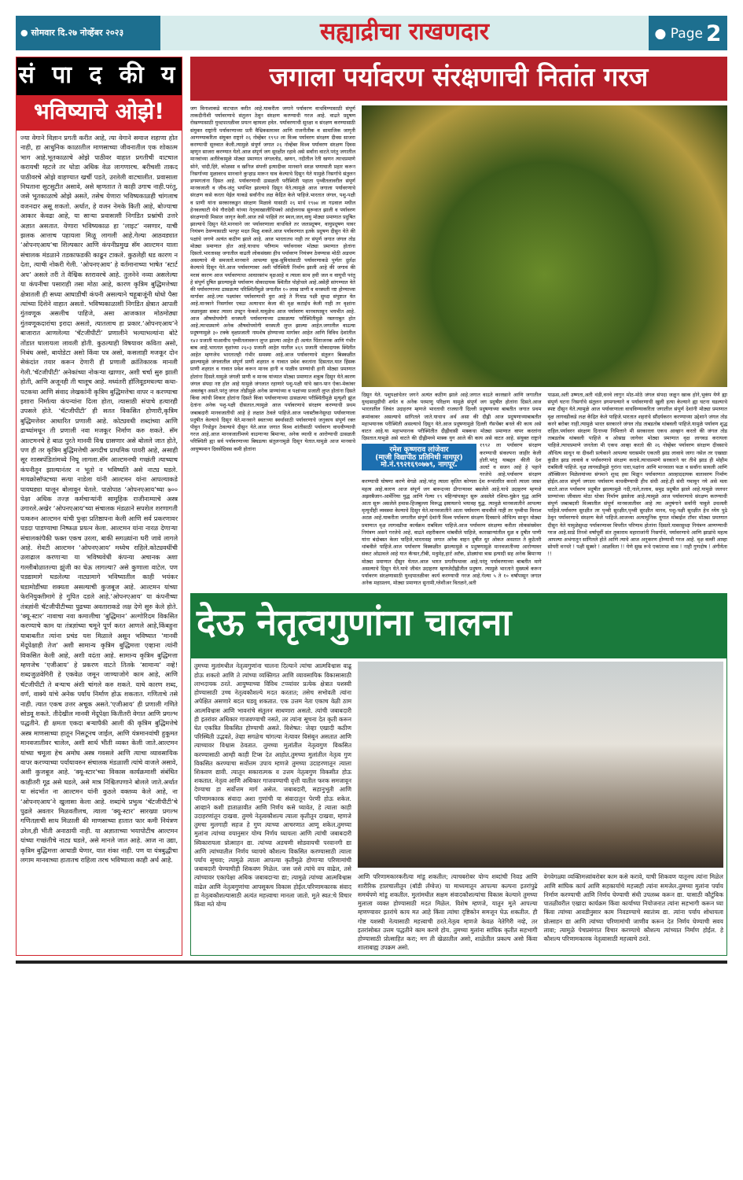● सोमवार दि.२७ नोव्हेंबर २०२३
सह्याद्रीचा राखणदार
● Page 2
सं पा द की य
भविष्याचे ओझे!
ज्या वेगाने विज्ञान प्रगती करीत आहे, त्या वेगाने समाज शहाणा होत नाही, हा आधुनिक काळातील माणसाच्या जीवनातील एक शोकात्म भाग आहे.भूतकाळाचे ओझे पाठीवर वाहात प्रगतीची वाटचाल करायची म्हटले तर थोडा अधिक वेळ लागणारच. बरीचशी ताकद पाठीवरचे ओझे वाहण्यात खर्ची पडते, उरलेली वाटचालीत. प्रवासाला निघताना सुटसुटीत असावे, असे म्हणतात ते काही उगाच नाही.परंतु, जसे भूतकाळाचे ओझे असते, तसेच येणारा भविष्यकाळही चांगलाच वजनदार असू शकतो. अर्थात, हे वजन नेमके किती आहे, बोज्याचा आकार केवढा आहे, या साऱ्या प्रवासाशी निगडित प्रश्नांची उत्तरे अज्ञात असतात. येणारा भविष्यकाळ हा ‘लाइट’ नसणार, याची झलक आत्ताच पहायला मिळू लागली आहे.गेल्या आठवड्यात ‘ओपनएआय’चा शिल्पकार आणि कंपनीप्रमुख सॅम आल्टमन याला संचालक मंडळाने तडकाफडकी काढून टाकले. कुठलेही धड कारण न देता, त्याची नोकरी गेली. ‘ओपनएआय’ हे वर्तमानाच्या भाषेत ‘स्टार्ट अप’ असले तरी ते वैश्विक स्तरावरचे आहे. तुलनेने नव्या असलेल्या या कंपनीचा पसाराही तसा मोठा आहे, कारण कृत्रिम बुद्धिमत्तेच्या क्षेत्रातली ही सध्या आघाडीची कंपनी असल्याने चहूबाजूंनी धोधो पैसा त्यांच्या दिशेने वाहात असतो. भविष्यकाळाशी निगडित क्षेत्रात आपली गुंतवणूक असलीच पाहिजे, असा आजकाल मोठमोठ्या गुंतवणूकदारांचा इरादा असतो, त्यातलाच हा प्रकार.‘ओपनएआय’ने बाजारात आणलेल्या ‘चॅटजीपीटी’ प्रणालीने भल्याभल्यांना बोटे तोंडात घालायला लावली होती. कुठल्याही विषयावर कविता असो, निबंध असो, बायोडेटा असो किंवा पत्र असो, कसलाही मजकूर दोन सेकंदांत तयार करून देणारी ही प्रणाली क्रांतिकारक मानली गेली.‘चॅटजीपीटी’ अनेकांच्या नोकऱ्या खाणार, अशी चर्चा सुरु झाली होती, आणि अजूनही ती चालूच आहे. मध्यंतरी हॉलिवूडमधल्या कथा-पटकथा आणि संवाद लेखकांनी कृत्रिम बुद्धिमत्तेचा वापर न करण्याचा इशारा निर्मात्या कंपन्यांना दिला होता, त्यासाठी संपाचे हत्यारही उपसले होते. ‘चॅटजीपीटी’ ही सतत विकसित होणारी,कृत्रिम बुद्धिमत्तेवर आधारित प्रणाली आहे. कोट्यवधी शब्दांच्या आणि ढाच्यांमधून ती प्रणाली नवा मजकूर निर्माण करु शकते. सॅम आल्टमनचे हे बाळ पुरते मानवी विश्व ग्रासणार असे बोलले जात होते, पण ही तर कृत्रिम बुद्धिमत्तेची अगदीच प्राथमिक पायरी आहे, असाही सूर शास्त्रपंडितांमध्ये निघू लागला.सॅम आल्टमनची गच्छंती त्याच्याच कंपनीतून झाल्यानंतर न भूतो न भविष्यति असे नाट्य घडले. मायक्रोसॉफ्टच्या सत्या नाडेला यांनी आल्टमन यांना आपल्याकडे पायघड्या घालून बोलावून घेतले. पाठोपाठ ‘ओपनएआय’च्या ७०० पेक्षा अधिक तज्ज्ञ कर्मचाऱ्यांनी सामूहिक राजीनाम्याचे अस्त्र उगारले.अखेर ‘ओपनएआय’च्या संचालक मंडळाने सपशेल शरणागती पत्करुन आल्टमन यांची पुन्हा प्रतिष्ठापना केली आणि सर्व प्रकरणावर पडदा पाडण्याचा निष्फळ प्रयत्न केला. आल्टमन यांना नारळ देणाऱ्या संचालकांपैकी फक्त एकच उरला, बाकी सगळ्यांना घरी जावे लागले आहे. शेवटी आल्टमन ‘ओपनएआय’ मध्येच राहिले.कोट्यवधींची उलाढाल करणाऱ्या या भविष्यवेधी कंपन्या अचानक अशा गल्लीबोळातल्या झुंजी का घेऊ लागल्या? असे कुणाला वाटेल. पण पडद्यामागे घडलेल्या नाट्यामागे भविष्यातील काही भयंकर घडामोडींच्या शक्यता असल्याची कुजबूज आहे. आल्टमन यांच्या फेरनियुक्तीमागे हे गुपित दडले आहे.‘ओपनएआय’ या कंपनीच्या तंत्रज्ञांनी चॅटजीपीटीच्या पुढच्या अवताराकडे लक्ष देणे सुरु केले होते. ‘क्यू-स्टार’ नावाचा नवा कमालीचा ‘बुद्धिमान’ अल्गोरिदम विकसित करण्याचे काम या तंत्रज्ञांच्या चमूने पूर्ण करत आणले आहे,किंबहुना याबाबतीत त्यांना प्रचंड यश मिळाले असून भविष्यात ‘मानवी मेंदूपेक्षाही तेज’ अशी सामान्य कृत्रिम बुद्धिमत्ता एव्हाना त्यांनी विकसित केली आहे, अशी वदंता आहे. सामान्य कृत्रिम बुद्धिमत्ता म्हणजेच ‘एजीआय’ हे प्रकरण वाटते तितके ‘सामान्य’ नव्हे!शब्दजुळवेगिरी हे एकवेळ जमून जाण्याजोगे काम आहे, आणि चॅटजीपीटी ते बऱ्याच अंशी चांगले करु शकते. याचे कारण शब्द, वर्ण, वाक्ये यांचे अनेक पर्याय निर्माण होऊ शकतात. गणिताचे तसे नाही. त्यात एकच उत्तर अचूक असते.‘एजीआय’ ही प्रणाली गणिते सोडवू शकते. तीदेखील मानवी मेंदूपेक्षा कितीतरी वेगात आणि प्रगल्भ पद्धतीने. ही क्षमता एकदा बऱ्यापैकी आली की कृत्रिम बुद्धिमत्तेचे अस्त्र माणसाच्या हातून निसटूनच जाईल, आणि यंत्रमानवांची हुकूमत मानवजातीवर चालेल, अशी सार्थ भीती व्यक्त केली जाते.आल्टमन यांच्या चमूला हेच अमोघ अस्त्र गवसले आणि त्याचा व्यावसायिक वापर करण्याच्या पर्यायावरुन संचालक मंडळाशी त्यांचे वाजले असावे, अशी कुजबूज आहे. ‘क्यू-स्टार’च्या विकास कार्यक्रमाशी संबंधित काहीतरी गूढ असे घडले, असे मात्र निश्चितपणाने बोलले जाते.अर्थात या संदर्भात ना आल्टमन यांनी कुठले वक्तव्य केले आहे, ना ‘ओपनएआय’ने खुलासा केला आहे. शब्दांचे प्रभुत्व ‘चॅटजीपीटी’चे पुढले अवतार मिळवतीलच, त्याला ‘क्यू-स्टार’ सारख्या प्रगल्भ गणितज्ञाची साथ मिळाली की माणसाच्या हातात फार कमी नियंत्रण उरेल,ही भीती अनाठायी नाही. या अज्ञाताच्या भयापोटीच आल्टमन यांच्या गच्छंतीचे नाट्य घडले, असे मानले जात आहे. आज ना उद्या, कृत्रिम बुद्धिमत्ता आघाडी घेणार, यात शंका नाही. पण या यंत्रबुद्धीचा लगाम मानवाच्या हातातच राहिला तरच भविष्याला काही अर्थ आहे.
जगाला पर्यावरण संरक्षणाची नितांत गरज
जग विनाशाकडे वाटचाल करीत आहे.याकरीता जगाने पर्यावरण वाचविण्यासाठी संपूर्ण ताकदीनीशी पर्यावरणाचे संतुलन ठेवुन संरक्षण करण्याची गरज आहे. वाढते प्रदुषण रोखण्यासाठी युध्दपातळीवर प्रयत्न व्हायला हवेत. पर्यावरणाची सुरक्षा व संरक्षण करण्यासाठी संयुक्त राष्ट्रांनी पर्यावरणाच्या प्रती वैश्विकस्तरावर आणि राजनीतीक व सामाजिक जागृती आणण्याकरिता संयुक्त राष्ट्राने २६ नोव्हेंबर १९९२ ला विश्र्व पर्यावरण संरक्षण दीवस साजरा करण्याची सुरुवात केली.त्यामुळे संपूर्ण जगात २६ नोव्हेंबर विश्र्व पर्यावरण संरक्षण दिवस म्हणुन साजरा करण्यात येतो.आज संपूर्ण जग सुरक्षीत रहावे असे सर्वांना वाटते.परंतु जगातील मानवांच्या अतीरेकामुळे मोठ्या प्रमाणात जंगलतोड, खणन, नदीतील रेती खणन त्याचप्रमाणे सोने, चांदी,हिरे, कोळसा व खनिज संपत्ती इत्यादीवर मानवाने सरळ घणाघाती प्रहार करून निसर्गाच्या मुळावरच मानवाने कुऱ्हाड मारून घाव केल्याचे दिसून येते यामुळे निसर्गाचे संतुलन डगमगतांना दिसत आहे. पर्यावरणाची ढासळती परीस्थिती पहाता पृथ्वीतलावरील संपूर्ण मानवजाती व जीव-जंतु भयभित झाल्याचे दिसून येते.त्यामुळे आज जगाला पर्यावरणाचे संरक्षण कसे करता येईल याकडे सर्वांनीच लक्ष केंद्रित केले पाहिजे.भारतात जंगल, पशु-पक्षी व प्राणी यांना सरकारकडुन संरक्षण मिळावे यासाठी २६ मार्च १९७४ ला गढवाल मधील हेनवलघाटी येथे गौरादेवी यांच्या नेतृत्वाखालीचिपको आंदोलनास सुरूवात झाली व पर्यावरण संरक्षणाची मिसाल जागृत केली.आज तसे पाहिले तर स्थल,जल,वायु मोठ्या प्रमाणात प्रदुषित झाल्याचे दिसून येते.मानवाने जर पर्यावरणाला वाचविले तर जलप्रदूषण, वायुप्रदूषण यावर नियंत्रण ठेवण्यासाठी भरपूर मदत मिळू शकते.आज पर्यावरणात इतके प्रदुषण दीसुन येते की पक्षांचे जगणे अत्यंत कठीण झाले आहे. आज भारतातच नाही तर संपूर्ण जगात जंगल तोड मोठ्या प्रमाणात होत आहे.याचाच परीणाम पर्यावनावर मोठ्या प्रमाणात होतांना दिसतो.भारतासह जगातील वाढती लोकसंख्या हीच पर्यावरण नियंत्रण ठेवण्यास मोठी अडचण असल्याचे मी समजतो.मानवाने आपल्या सुख-सुविधांसाठी पर्यावरणाकडे पुर्णतः दुर्लक्ष केल्याचे दिसून येते.आज पर्यावरणावर अशी परिस्थिती निर्माण झाली आहे की जगावं की मरावं कारण आज पर्यावरणाचा आधारस्तंभ वृक्षआहे व त्याला साथ हवी जल व वायूची परंतु हे संपूर्ण दुषित झाल्यामुळे पर्यावरण धोकादायक स्थितीत पोहोचले आहे.असेही सांगण्यात येते की पर्यावरणाच्या ढासळत्या परिस्थितीमुळे जगातील १० लाख प्राणी व वनस्पती नष्ट होण्याच्या मार्गावर आहे.ज्या पक्ष्यांवर पर्यावरणाची धुरा आहे ते गिधाड पक्षी सुध्दा संपुष्टात येत आहे.मानवाने निसर्गावर एवढा अत्याचार केला की वृक्ष कटाईच केली नाही तर वृक्षांना जळामुळा सकट त्याला उपटुन फेकले.यामुळेच आज पर्यावरण मानवापासुन भयभीत आहे. आज औषधोपयोगी वनस्पती पर्यावरणाच्या ढासळत्या परीस्थितीमुळे नस्तनाबुत होत आहे.त्याचप्रमाणे अनेक औषधोपयोगी वनस्पती लुप्त झाल्या आहेत.जगातील वाढत्या प्रदूषणामुळे ३० टक्के वृक्षप्रजाती नामशेष होण्याच्या मार्गावर आहेत आणि विविध देशांतील १४२ प्रजाती याआधीच पृथ्वीतलावरून लुप्त झाल्या आहेत ही अत्यंत चिंताजनक आणि गंभीर बाब आहे.भारतात वृक्षांच्या २६०३ प्रजाती आहेत यातील ४६९ प्रजाती धोकादायक स्थितीत आहेत म्हणजेच भारतातही गंभीर समस्या आहे.आज पर्यावरणाचे संतुलन बिस्कळीत झाल्यामुळे जंगलातील संपूर्ण प्राणी शहरात व गावात प्रवेश करतांना दिसतात.यात हिंसक प्राणी शहरात व गावात प्रवेश करून मानव हानी व पाळीव प्राण्यांची हानी मोठ्या प्रमाणात होतांना दिसते.यामुळे जंगली प्राणी व मानव यांच्यात मोठ्या प्रमाणात शत्रुत्व दिसून येते.कारण जंगल संपदा नष्ट होत आहे यामुळे जंगलात रहाणारे पशु-पक्षी यांचे खान-पान ऐका-मेकांवर अवलंबून असते.परंतु जंगल तोडीमुळे अनेक प्राण्यांच्या व पक्षांच्या प्रजाती लुप्त होतांना दिसते किंवा त्यांची शिकार होतांना दिसते किंवा पर्यावरणाच्या ढासळत्या परीस्थितीमुळे मृत्यूशी झुंज देतांना अनेक पशु-पक्षी दीसतात.त्यामुळे आज पर्यावरणाचे संरक्षण करण्याची प्रथम जबाबदारी मानवजातीची आहे हे लक्षात ठेवले पाहिजे.आज प्लास्टीकनेसुध्दा पर्यावरणाला प्रदुषीत केल्याचे दिसून येते.मानवाने स्वतःच्या स्वर्थासाठी पर्यावरणाचे जनुकाय संपूर्ण रक्त पीवुन निचोडुन ठेवल्याचे दीसुन येते.आज जगात विश्र्व शांतीसाठी पर्यावरण वाचवीण्याची गरज आहे.आज मानवजातींमध्ये वाढणाऱ्या बिमाऱ्या, अनेक व्याधी व आरोग्याची ढासळती परिस्थिती ह्या सर्व पर्यावरणाच्या बिघडत्या संतुलनामुळे दिसून येतात.यामुळे आज मानवाचे आयुष्यमान दिवसेंदिवस कमी होतांना
दिसून येते. पशुपक्षांचेतर जगने अत्यंत कठीण झाले आहे.जगात वाढते कारखाने आणि जगातील युध्दसामुग्रीची शर्यत व अनेक परमाणु परिक्षण यामुळे संपूर्ण जग प्रदुषीत होतांना दिसते.आज भारतातील जिवंत उदाहरण म्हणजे भारताची राजधानी दिल्ली प्रदुषणाच्या बाबतीत जगात प्रथम क्रमांकावर असल्याचे सांगितले जाते.याचाच अर्थ असा की दीह्ली आज प्रदुषणाच्याबाबतीत महाभयानक परीस्थिती असल्याचे दिसून येते.आज प्रदुषणामुळे दिल्ली गॅसचेंबर बनले की काय असे वाटत आहे.या महाभयानक परीस्थितीत दीह्लीवासी मास्कचा मोठ्या प्रमाणात वापर करतांना दिसतात.यामुळे असे वाटते की दीह्लीमध्ये मास्क युग आले की काय असे वाटत आहे. संयुक्त राष्ट्राने १९९२ ला पर्यावरण संरक्षण रमेश कृष्णराव लांजेवार
(माजी विद्यापीठ प्रतिनिधी नागपूर)
मो.नं.९९२१६९०७७९, नागपूर. करण्याची संकल्पना जाहीर केली होती.परंतु याबद्दल कीती देश अलर्ट व सजन आहे हे पहाने गरजेचे आहे.पर्यावरण संरक्षण करण्याची घोषणा करणे वेगळे आहे.परंतु त्याला कृतित कोणता देश रूपांतरित करतो त्याला जास्त महत्व आहे.कारण आज संपूर्ण जग बारूदच्या ढीगाऱ्यावर बसलेले आहे.याचे उदाहरण म्हणजे अझरबैजान-आर्मेनिया युद्ध आणि गेल्या १९ महिन्यांपासून सुरू असलेले रशिया-युक्रेन युद्ध आणि आता सुरू असलेले हमास-हिजबुल्ला विरूद्ध इस्रायलचे भयावह युद्ध. त्यामुळे मानवजातीने आपल्या मृत्युचीही व्यवस्था केल्याचे दिसून येते.मानवजातीने आता पर्यावरण वाचवीले नाही तर पृथ्वीचा विनाश अटळ आहे.याकरीता जगातील संपूर्ण देशांनी विश्र्व पर्यावरण संरक्षण दिवसाचे औचित्य साधून मोठ्या प्रमाणात वृक्ष लागवडीचा कार्यक्रम राबविला पाहिजे.आज पर्यावरण संरक्षणा करीता लोकसंख्येवर नियंत्रण असने गरजेचे आहे, वाढते शहरीकरण थांबवीले पाहिजे, कारखान्यांतील धुळ व दुषीत पाणी यांना बंदोबस्त केला पाहिजे,भारतासह जगात अनेक वाहन दुषीत धुर ओकत असतात ते कुठेतरी थांबवीले पाहिजे.आज पर्यावरण विस्कळीत झाल्यामुळे व प्रदुषणामुळे मानवजातीच्या आरोग्यावर संकट ओढावले आहे यात कॅन्सर,टीबी, मधुमेह,हार्ट अटॅक, डोळ्यांचा त्रास इत्यादी सह अनेक बिमाऱ्या मोठ्या प्रमाणात दीसुन येतात.आज भारत प्रगतीपथावर आहे.परंतु पर्यावरणाच्या बाबतीत मागे असल्याचे दिसून येते.याचे जीवंत उदाहरण म्हणजेदीह्लीतील प्रदुषण. त्यामुळे भारताने मुख्यत्वे करून पर्यावरण संरक्षणासाठी युध्दपातळीवर कार्य करण्याची गरज आहे.गेल्या ५ ते १० वर्षांपासून जगात अनेक महाप्रलय, मोठ्या प्रमाणात सुनामी,ग्लेशीअर वितळने,अती
पाऊस,अती उष्णता,अती थंडी,वनवे लागुन मोठ-मोठे जंगल संपदा जळुन खाक होने,भुकंप येणे ह्या संपूर्ण घटना निसर्गाचे संतुलन डगमगल्याने व पर्यावरणाची खुली हत्या केल्याने ह्या घटना घडल्याचे स्पष्ट दीसुन येते.त्यामुळे आज पर्यावरणाला वाचविण्याकरिता जगातील संपूर्ण देशांनी मोठ्या प्रमाणात वृक्ष लागवडीकडे लक्ष केंद्रित केले पाहिजे.भारतात शहरांचे सौंदर्यकरन करण्याच्या उद्देशाने जंगल तोड करने बरोबर नाही.त्यामुळे भारत सरकारने जंगल तोड ताबडतोब थांबवली पाहिजे.यामुळे पर्यावण शुद्ध राहिल.पर्यावरन संरक्षण दिनाच्या निमित्ताने मी सरकारला एकच आव्हान करतो की जंगल तोड ताबडतोब थांबवली पाहिजे व ओसाड जागेवर मोठ्या प्रमाणात वृक्ष लागवड करायला पाहिजे.त्याचप्रमाणे जनतेला मी एकच आव्हा करतो की २६ नोव्हेंबर पर्यावरण संरक्षण दीवसाचे औचित्य साधून या दीवशी प्रत्येकाने आपल्या घरासमोर एकतरी झाड लावावे जागा नसेल तर एखाद्या कुंडीत झाड लावावे व पर्यावरणाचे संरक्षण करावे.त्याचप्रमाणे सरकारने घर तीथे झाड ही मोहीम राबविली पाहिजे. वृक्ष लागवडीमुळे गुरांना चारा,पक्षांना आणि मानवाला फळ व सर्वांना सावली आणि ऑक्सिजन मिळेलयांच्या संगमाने शुध्द हवा मिळुन पर्यावरणात आल्हाददायक वातावरण निर्माण होईल.आज संपूर्ण जगाला पर्यावरण वाचवीण्याची हीच संधी आहे.ही संधी गमावून नये असे मला वाटते.आज पर्यावरण प्रदुषीत झाल्यामुळे नदी,नाले,तलाव, समुद्र प्रदुषीत झाले आहे.यामुळे जलचर प्राण्यांच्या जीवाला मोठा धोका निर्माण झालेला आहे.त्यामुळे आज पर्यावरणाचे संरक्षण करण्याची संपूर्ण जबाबदारी विश्र्वातील संपूर्ण मानवजातीवर आहे त्या अनुषंगाने सर्वांनी पावुले उचलली पाहिजे.पर्यावरण सुरक्षीत तर पृथ्वी सुरक्षीत,पृथ्वी सुरक्षीत मानव, पशु-पक्षी सुरक्षीत हेच ध्येय पुढे ठेवून पर्यावरणाचे संरक्षण केले पाहिजे.आजच्या अत्याधुनिक युगात मोबाईल टॉवर मोठ्या प्रमाणात दीसुन येते यामुळेसुध्दा पर्यावरणावर विपरीत परिणाम होतांना दिसतो.यावरसुध्दा नियंत्रण आणण्याची गरज आहे.साडे तिनशे वर्षांपूर्वी संत तुकाराम महाराजांनी निसर्गाचे, पर्यावरणाचे आणि झाडांचे महत्व आपल्या अभंगातून सांगितले होते आणि त्याचे आज अनुकरण होण्याची गरज आहे. वृक्ष वल्ली आम्हा सोयरी वनचरे ! पक्षी सुस्वरे ! आळविता !! येणे सुख रूचे एकांताचा वास ! नाही गुणदोष ! अंगीयेता !!
देऊ नेतृत्वगुणांना चालना
तुमच्या मुलांमधील नेतृत्वगुणांना चालना दिल्याने त्यांचा आत्मविश्वास वाढू होऊ शकतो आणि ते त्यांच्या व्यक्तिगत आणि व्यावसायिक विकासासाठी लाभदायक ठरते. आयुष्याच्या विविध टप्प्यांवर प्रत्येक क्षेत्रात यशस्वी होण्यासाठी उच्च नेतृत्वकौशल्ये मदत करतात; तसेच सभोवती त्यांना अपेक्षित असणारे बदल घडवू शकतात. एक उत्तम नेता एकाच वेळी ठाम आत्मविश्वास आणि भावनांचे संतुलन साधणारा असतो. त्यांची जबाबदारी ही इतरांवर अधिकार गाजवण्याची नसते, तर त्यांना सूचना देत कृती करून घेत एकत्रित विकसित होण्याची असते. विशेषत: जेव्हा एखादी कठीण परिस्थिती उद्भवते, तेव्हा सगळेच चांगल्या नेत्यावर विसंबून असतात आणि त्याच्यावर विश्वास ठेवतात. तुमच्या मुलांतील नेतृत्वगुण विकसित करण्यासाठी आम्ही काही टिप्स देत आहोत.तुमच्या मुलांतील नेतृत्व गुण विकसित करण्याचा सर्वोत्तम उपाय म्हणजे तुमच्या उदाहरणातून त्याला शिकवण द्यावी. त्यातून सकारात्मक व उत्तम नेतृत्वगुण विकसीत होऊ शकतात. नेतृत्व आणि अधिकार गाजवण्याची वृत्ती यातील फरक समजावून देण्याचा हा सर्वोत्तम मार्ग असेल. जबाबदारी, सहानुभूती आणि परिणामकारक संवादा अशा गुणांची या संवादातून पेरणी होऊ शकेल. आव्हाने कशी हाताळावीत आणि निर्णय कसे घ्यावेत, हे त्याला काही उदाहरणांतून दाखवा. तुमचे नेतृत्वकौशल्य त्याला कृतीतून दाखवा, म्हणजे तुमचा मुलगाही सहज हे गुण त्याच्या आचरणात आणू शकेल.तुमच्या मुलांना त्यांच्या वयानुसार योग्य निर्णय घ्यायला आणि त्यांची जबाबदारी स्विकारायला प्रोत्साहन द्या. त्यांच्या अडचणी सोडवायची परवानगी द्या आणि त्यांच्यातील निर्णय घ्यायचे कौशल्य विकसित करण्यासाठी त्याला पर्याय सुचवा; त्यामुळे त्याला आपल्या कृतीमुळे होणाऱ्या परिणामांची जबाबदारी घेण्याचीही शिकवण मिळेल. जस जसे त्यांचे वय वाढेल, तसे त्यांच्यावर एकापेक्षा अधिक जबाबदाऱ्या द्या; त्यामुळे त्यांच्या आत्मविश्वास वाढेल आणि नेतृत्वगुणांचा आपसूकच विकास होईल.परिणामकारक संवाद हा नेतृत्वकौशल्यासाठी अत्यंत महत्त्वाचा मानला जातो. मुले स्वत:चे विचार किंवा मते योग्य
आणि परिणामकारकरीत्या मांडू शकतील; त्याचबरोबर योग्य शब्दांची निवड आणि शारीरिक हालचालीतून (बॉडी लँग्वेज) या माध्यमातून आपल्या कल्पना इतरांपुढे समर्थपणे मांडू शकतील. मुलांमधील सक्षम संवादकौशल्यांचा विकास केल्याने तुमच्या मुलाला व्यक्त होण्यासाठी मदत मिळेल. विशेष म्हणजे, यातून मुले आपल्या म्हणण्यावर इतरांचे काय मत आहे किंवा त्यांचा दृष्टिकोन समजून घेऊ शकतील. ही गोष्ट यशस्वी नेत्यासाठी महत्त्वाची ठरते.नेतृत्व म्हणजे केवळ नेतेगिरी नव्हे, तर इतरांसोबत उत्तम पद्धतीने काम करणे होय. तुमच्या मुलांना सांघिक कृतीत सहभागी होण्यासाठी प्रोत्साहित करा; मग ती खेळातील असो, शाळेतील प्रकल्प असो किंवा शालाबाह्य उपक्रम असो.
वेगवेगळ्या व्यक्तिमत्त्वांबरोबर काम कसे करावे, याची शिकवण यातूनच त्यांना मिळेल आणि सांघिक कार्य आणि सहकार्याचे महत्त्वही त्यांना समजेल.तुमच्या मुलांना पर्याय निर्माण करण्याची आणि निर्णय घेण्याची संधी उपलब्ध करून द्या. यासाठी कौटुंबिक पातळीवरील एखादा कार्यक्रम किंवा कार्याच्या नियोजनात त्यांना सहभागी करून घ्या किंवा त्यांच्या आवडीनुसार काम निवडण्याचे स्वातंत्र्य द्या. त्यांना पर्याय शोधायला प्रोत्साहन द्या आणि त्यांच्या परिणामांची जाणीव करून देत निर्णय घेण्याची सवय लावा; त्यामुळे पेचप्रसंगात विचार करण्याचे कौशल्य त्यांच्यात निर्माण होईल. हे कौशल्य परिणामकारक नेतृत्वासाठी महत्त्वाचे ठरते.